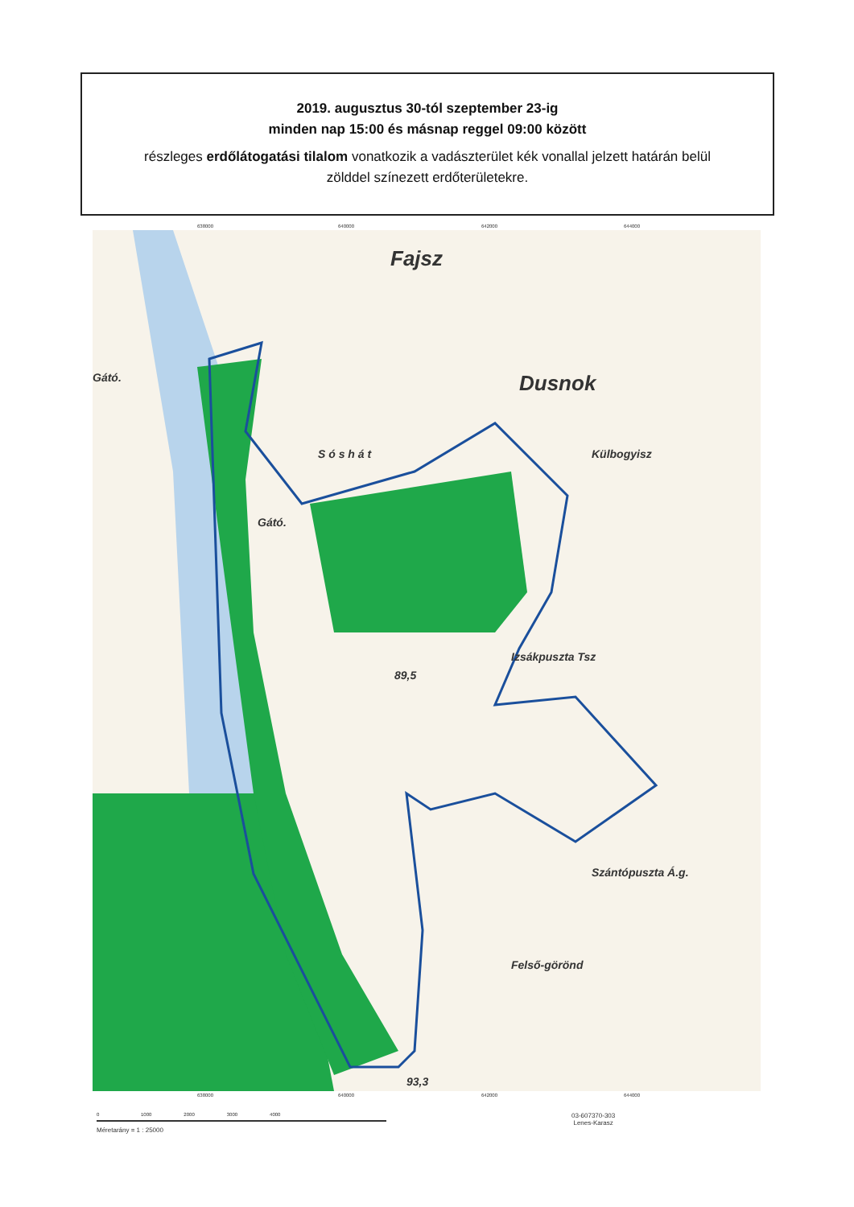2019. augusztus 30-tól szeptember 23-ig
minden nap 15:00 és másnap reggel 09:00 között
részleges erdőlátogatási tilalom vonatkozik a vadászterület kék vonallal jelzett határán belül
zölddel színezett erdőterületekre.
Fajsz
Dusnok
Külbogyisz
Gátó.
Gátó.
S ó s h á t
Izsákpuszta Tsz
Szántópuszta Á.g.
Felső-görönd
89,5
93,3
638000 640000 642000 644000
638000 640000 642000 644000
0 1000 2000 3000 4000
Méretarány = 1 : 25000
03-607370-303
Lenes-Karasz